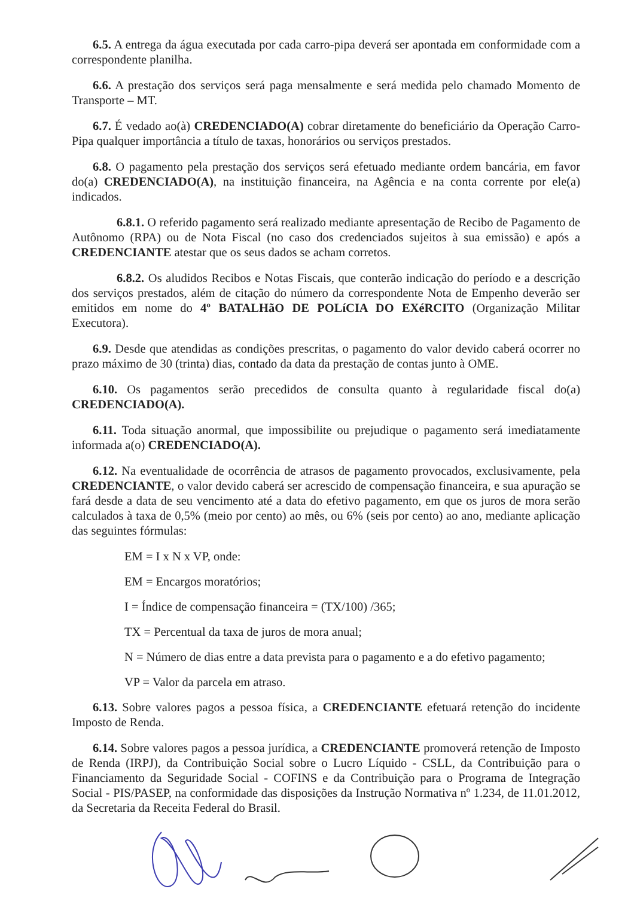6.5. A entrega da água executada por cada carro-pipa deverá ser apontada em conformidade com a correspondente planilha.
6.6. A prestação dos serviços será paga mensalmente e será medida pelo chamado Momento de Transporte – MT.
6.7. É vedado ao(à) CREDENCIADO(A) cobrar diretamente do beneficiário da Operação Carro-Pipa qualquer importância a título de taxas, honorários ou serviços prestados.
6.8. O pagamento pela prestação dos serviços será efetuado mediante ordem bancária, em favor do(a) CREDENCIADO(A), na instituição financeira, na Agência e na conta corrente por ele(a) indicados.
6.8.1. O referido pagamento será realizado mediante apresentação de Recibo de Pagamento de Autônomo (RPA) ou de Nota Fiscal (no caso dos credenciados sujeitos à sua emissão) e após a CREDENCIANTE atestar que os seus dados se acham corretos.
6.8.2. Os aludidos Recibos e Notas Fiscais, que conterão indicação do período e a descrição dos serviços prestados, além de citação do número da correspondente Nota de Empenho deverão ser emitidos em nome do 4º BATALHãO DE POLíCIA DO EXéRCITO (Organização Militar Executora).
6.9. Desde que atendidas as condições prescritas, o pagamento do valor devido caberá ocorrer no prazo máximo de 30 (trinta) dias, contado da data da prestação de contas junto à OME.
6.10. Os pagamentos serão precedidos de consulta quanto à regularidade fiscal do(a) CREDENCIADO(A).
6.11. Toda situação anormal, que impossibilite ou prejudique o pagamento será imediatamente informada a(o) CREDENCIADO(A).
6.12. Na eventualidade de ocorrência de atrasos de pagamento provocados, exclusivamente, pela CREDENCIANTE, o valor devido caberá ser acrescido de compensação financeira, e sua apuração se fará desde a data de seu vencimento até a data do efetivo pagamento, em que os juros de mora serão calculados à taxa de 0,5% (meio por cento) ao mês, ou 6% (seis por cento) ao ano, mediante aplicação das seguintes fórmulas:
EM = I x N x VP, onde:
EM = Encargos moratórios;
I = Índice de compensação financeira = (TX/100) /365;
TX = Percentual da taxa de juros de mora anual;
N = Número de dias entre a data prevista para o pagamento e a do efetivo pagamento;
VP = Valor da parcela em atraso.
6.13. Sobre valores pagos a pessoa física, a CREDENCIANTE efetuará retenção do incidente Imposto de Renda.
6.14. Sobre valores pagos a pessoa jurídica, a CREDENCIANTE promoverá retenção de Imposto de Renda (IRPJ), da Contribuição Social sobre o Lucro Líquido - CSLL, da Contribuição para o Financiamento da Seguridade Social - COFINS e da Contribuição para o Programa de Integração Social - PIS/PASEP, na conformidade das disposições da Instrução Normativa nº 1.234, de 11.01.2012, da Secretaria da Receita Federal do Brasil.